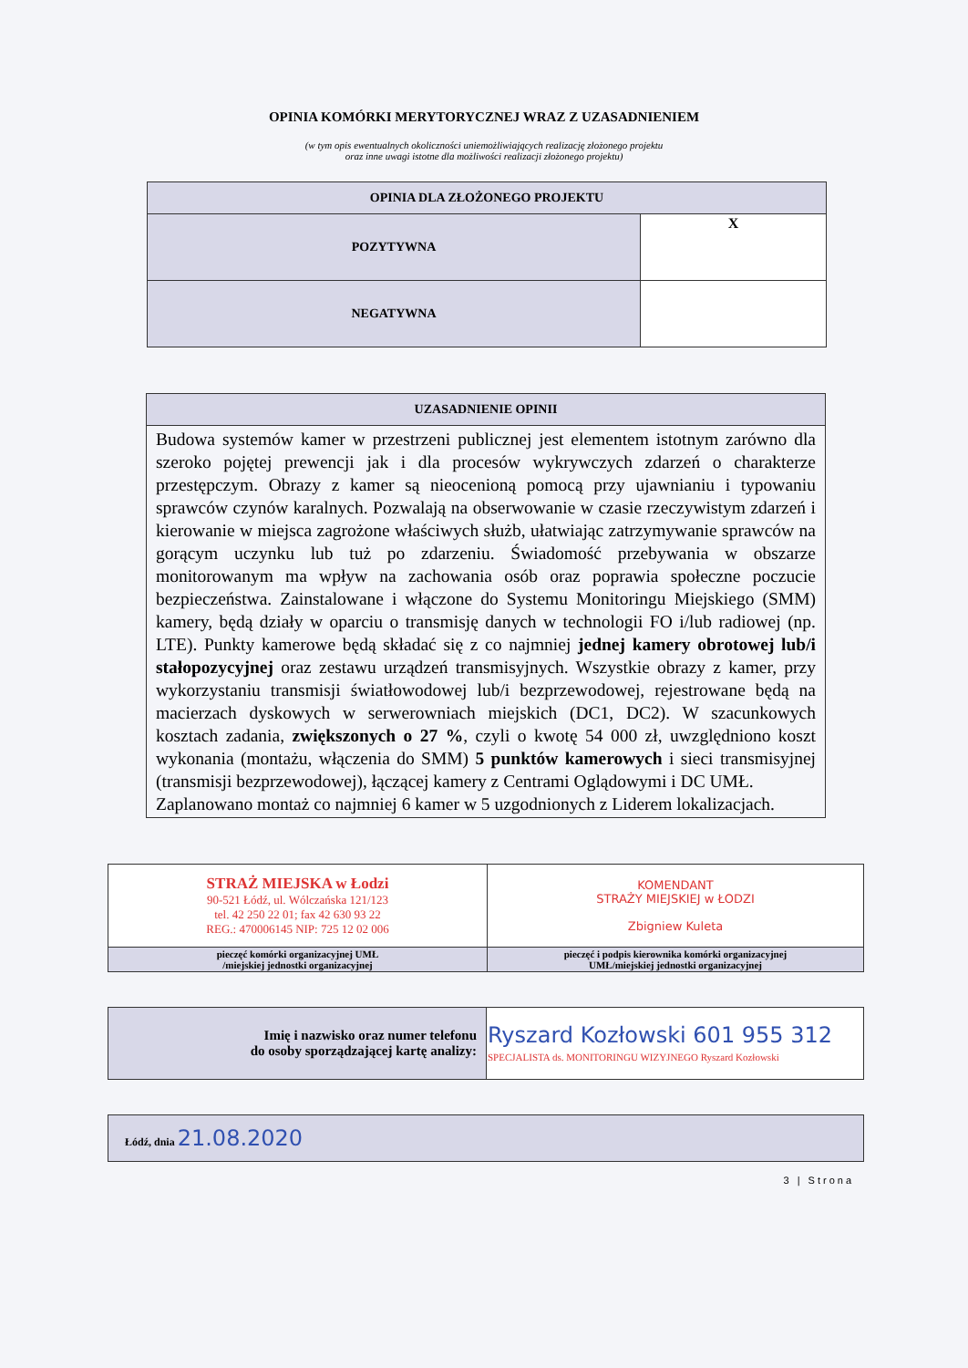OPINIA KOMÓRKI MERYTORYCZNEJ WRAZ Z UZASADNIENIEM
(w tym opis ewentualnych okoliczności uniemożliwiających realizację złożonego projektu
oraz inne uwagi istotne dla możliwości realizacji złożonego projektu)
| OPINIA DLA ZŁOŻONEGO PROJEKTU | |
| POZYTYWNA | X |
| NEGATYWNA | |
| UZASADNIENIE OPINII |
| Budowa systemów kamer w przestrzeni publicznej jest elementem istotnym zarówno dla szeroko pojętej prewencji jak i dla procesów wykrywczych zdarzeń o charakterze przestępczym. Obrazy z kamer są nieocenioną pomocą przy ujawnianiu i typowaniu sprawców czynów karalnych. Pozwalają na obserwowanie w czasie rzeczywistym zdarzeń i kierowanie w miejsca zagrożone właściwych służb, ułatwiając zatrzymywanie sprawców na gorącym uczynku lub tuż po zdarzeniu. Świadomość przebywania w obszarze monitorowanym ma wpływ na zachowania osób oraz poprawia społeczne poczucie bezpieczeństwa. Zainstalowane i włączone do Systemu Monitoringu Miejskiego (SMM) kamery, będą działy w oparciu o transmisję danych w technologii FO i/lub radiowej (np. LTE). Punkty kamerowe będą składać się z co najmniej jednej kamery obrotowej lub/i stałopozycyjnej oraz zestawu urządzeń transmisyjnych. Wszystkie obrazy z kamer, przy wykorzystaniu transmisji światłowodowej lub/i bezprzewodowej, rejestrowane będą na macierzach dyskowych w serwerowniach miejskich (DC1, DC2). W szacunkowych kosztach zadania, zwiększonych o 27 % , czyli o kwotę 54 000 zł, uwzględniono koszt wykonania (montażu, włączenia do SMM) 5 punktów kamerowych i sieci transmisyjnej (transmisji bezprzewodowej), łączącej kamery z Centrami Oglądowymi i DC UMŁ. Zaplanowano montaż co najmniej 6 kamer w 5 uzgodnionych z Liderem lokalizacjach. |
| STRAŻ MIEJSKA w Łodzi 90-521 Łódź, ul. Wólczańska 121/123 tel. 42 250 22 01; fax 42 630 93 22 REG.: 470006145 NIP: 725 12 02 006 | KOMENDANT STRAŻY MIEJSKIEJ w ŁODZI Zbigniew Kuleta |
| pieczęć komórki organizacyjnej UMŁ /miejskiej jednostki organizacyjnej | pieczęć i podpis kierownika komórki organizacyjnej UMŁ/miejskiej jednostki organizacyjnej |
| Imię i nazwisko oraz numer telefonu do osoby sporządzającej kartę analizy: | Ryszard Kozłowski 601 955 312 SPECJALISTA ds. MONITORINGU WIZYJNEGO Ryszard Kozłowski |
| Łódź, dnia 21.08.2020 |
3 | Strona